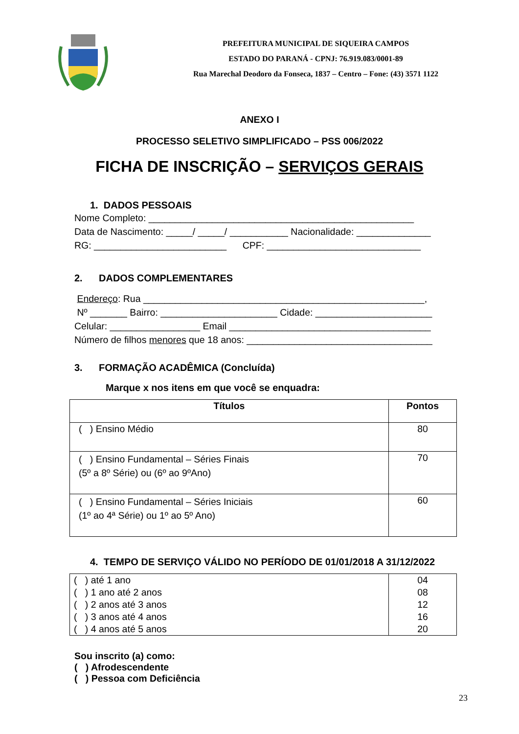PREFEITURA MUNICIPAL DE SIQUEIRA CAMPOS
ESTADO DO PARANÁ - CPNJ: 76.919.083/0001-89
Rua Marechal Deodoro da Fonseca, 1837 – Centro – Fone: (43) 3571 1122
ANEXO I
PROCESSO SELETIVO SIMPLIFICADO – PSS 006/2022
FICHA DE INSCRIÇÃO – SERVIÇOS GERAIS
1. DADOS PESSOAIS
Nome Completo: __________________________________________________
Data de Nascimento: _____/ _____/ ___________ Nacionalidade: ______________
RG: _________________________ CPF: _____________________________
2. DADOS COMPLEMENTARES
Endereço: Rua _____________________________________________________,
Nº _______ Bairro: ______________________ Cidade: ______________________
Celular: _________________ Email ______________________________________
Número de filhos menores que 18 anos: ___________________________________
3. FORMAÇÃO ACADÊMICA (Concluída)
Marque x nos itens em que você se enquadra:
| Títulos | Pontos |
| --- | --- |
| ( ) Ensino Médio | 80 |
| ( ) Ensino Fundamental – Séries Finais (5º a 8º Série) ou (6º ao 9ºAno) | 70 |
| ( ) Ensino Fundamental – Séries Iniciais (1º ao 4ª Série) ou 1º ao 5º Ano) | 60 |
4. TEMPO DE SERVIÇO VÁLIDO NO PERÍODO DE 01/01/2018 A 31/12/2022
| ( ) até 1 ano | 04 |
| ( ) 1 ano até 2 anos | 08 |
| ( ) 2 anos até 3 anos | 12 |
| ( ) 3 anos até 4 anos | 16 |
| ( ) 4 anos até 5 anos | 20 |
Sou inscrito (a) como:
( ) Afrodescendente
( ) Pessoa com Deficiência
23